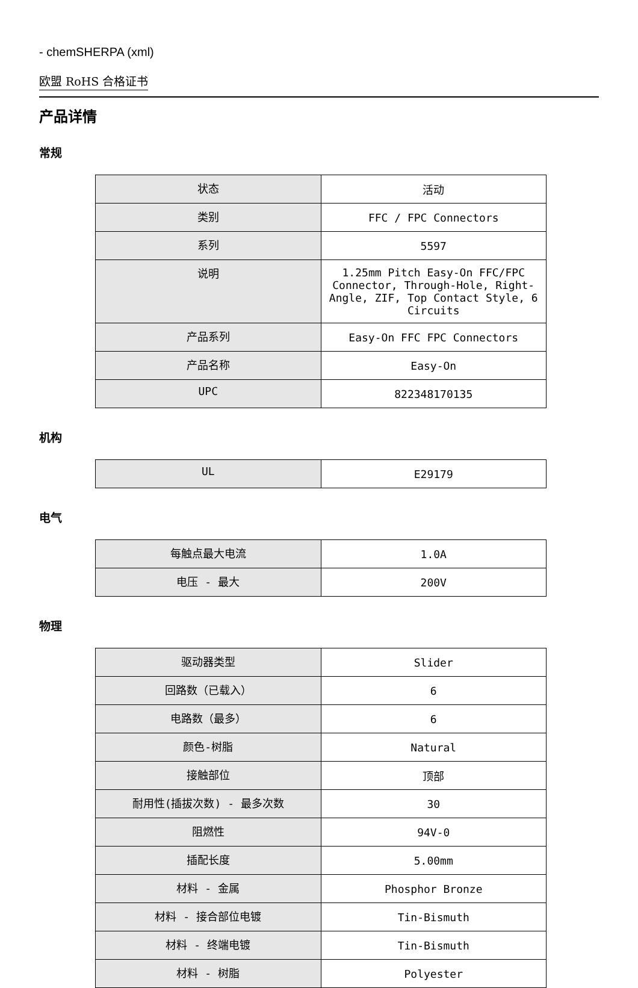- chemSHERPA (xml)
欧盟 RoHS 合格证书
产品详情
常规
| 状态 | 活动 |
| 类别 | FFC / FPC Connectors |
| 系列 | 5597 |
| 说明 | 1.25mm Pitch Easy-On FFC/FPC Connector, Through-Hole, Right-Angle, ZIF, Top Contact Style, 6 Circuits |
| 产品系列 | Easy-On FFC FPC Connectors |
| 产品名称 | Easy-On |
| UPC | 822348170135 |
机构
| UL | E29179 |
电气
| 每触点最大电流 | 1.0A |
| 电压 - 最大 | 200V |
物理
| 驱动器类型 | Slider |
| 回路数（已载入） | 6 |
| 电路数（最多） | 6 |
| 颜色-树脂 | Natural |
| 接触部位 | 顶部 |
| 耐用性(插拔次数) - 最多次数 | 30 |
| 阻燃性 | 94V-0 |
| 插配长度 | 5.00mm |
| 材料 - 金属 | Phosphor Bronze |
| 材料 - 接合部位电镀 | Tin-Bismuth |
| 材料 - 终端电镀 | Tin-Bismuth |
| 材料 - 树脂 | Polyester |